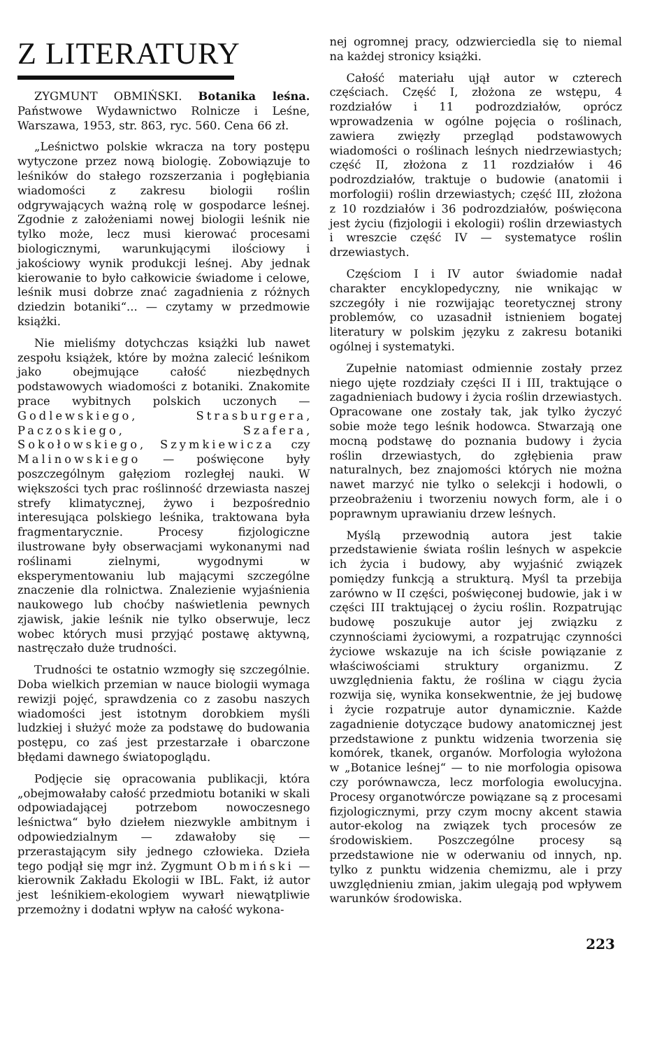Z LITERATURY
ZYGMUNT OBMIŃSKI. Botanika leśna. Państwowe Wydawnictwo Rolnicze i Leśne, Warszawa, 1953, str. 863, ryc. 560. Cena 66 zł.
„Leśnictwo polskie wkracza na tory postępu wytyczone przez nową biologię. Zobowiązuje to leśników do stałego rozszerzania i pogłębiania wiadomości z zakresu biologii roślin odgrywających ważną rolę w gospodarce leśnej. Zgodnie z założeniami nowej biologii leśnik nie tylko może, lecz musi kierować procesami biologicznymi, warunkującymi ilościowy i jakościowy wynik produkcji leśnej. Aby jednak kierowanie to było całkowicie świadome i celowe, leśnik musi dobrze znać zagadnienia z różnych dziedzin botaniki“... — czytamy w przedmowie książki.
Nie mieliśmy dotychczas książki lub nawet zespołu książek, które by można zalecić leśnikom jako obejmujące całość niezbędnych podstawowych wiadomości z botaniki. Znakomite prace wybitnych polskich uczonych — Godlewskiego, Strasburgera, Paczoskiego, Szafera, Sokołowskiego, Szymkiewicza czy Malinowskiego — poświęcone były poszczególnym gałęziom rozległej nauki. W większości tych prac roślinność drzewiasta naszej strefy klimatycznej, żywo i bezpośrednio interesująca polskiego leśnika, traktowana była fragmentarycznie. Procesy fizjologiczne ilustrowane były obserwacjami wykonanymi nad roślinami zielnymi, wygodnymi w eksperymentowaniu lub mającymi szczególne znaczenie dla rolnictwa. Znalezienie wyjaśnienia naukowego lub choćby naświetlenia pewnych zjawisk, jakie leśnik nie tylko obserwuje, lecz wobec których musi przyjąć postawę aktywną, nastręczało duże trudności.
Trudności te ostatnio wzmogły się szczególnie. Doba wielkich przemian w nauce biologii wymaga rewizji pojęć, sprawdzenia co z zasobu naszych wiadomości jest istotnym dorobkiem myśli ludzkiej i służyć może za podstawę do budowania postępu, co zaś jest przestarzałe i obarczone błędami dawnego światopoglądu.
Podjęcie się opracowania publikacji, która „obejmowałaby całość przedmiotu botaniki w skali odpowiadającej potrzebom nowoczesnego leśnictwa“ było dziełem niezwykle ambitnym i odpowiedzialnym — zdawałoby się — przerastającym siły jednego człowieka. Dzieła tego podjął się mgr inż. Zygmunt Obmiński — kierownik Zakładu Ekologii w IBL. Fakt, iż autor jest leśnikiem-ekologiem wywarł niewątpliwie przemożny i dodatni wpływ na całość wykona-
nej ogromnej pracy, odzwierciedla się to niemal na każdej stronicy książki.
Całość materiału ujął autor w czterech częściach. Część I, złożona ze wstępu, 4 rozdziałów i 11 podrozdziałów, oprócz wprowadzenia w ogólne pojęcia o roślinach, zawiera zwięzły przegląd podstawowych wiadomości o roślinach leśnych niedrzewiastych; część II, złożona z 11 rozdziałów i 46 podrozdziałów, traktuje o budowie (anatomii i morfologii) roślin drzewiastych; część III, złożona z 10 rozdziałów i 36 podrozdziałów, poświęcona jest życiu (fizjologii i ekologii) roślin drzewiastych i wreszcie część IV — systematyce roślin drzewiastych.
Częściom I i IV autor świadomie nadał charakter encyklopedyczny, nie wnikając w szczegóły i nie rozwijając teoretycznej strony problemów, co uzasadnił istnieniem bogatej literatury w polskim języku z zakresu botaniki ogólnej i systematyki.
Zupełnie natomiast odmiennie zostały przez niego ujęte rozdziały części II i III, traktujące o zagadnieniach budowy i życia roślin drzewiastych. Opracowane one zostały tak, jak tylko życzyć sobie może tego leśnik hodowca. Stwarzają one mocną podstawę do poznania budowy i życia roślin drzewiastych, do zgłębienia praw naturalnych, bez znajomości których nie można nawet marzyć nie tylko o selekcji i hodowli, o przeobrażeniu i tworzeniu nowych form, ale i o poprawnym uprawianiu drzew leśnych.
Myślą przewodnią autora jest takie przedstawienie świata roślin leśnych w aspekcie ich życia i budowy, aby wyjaśnić związek pomiędzy funkcją a strukturą. Myśl ta przebija zarówno w II części, poświęconej budowie, jak i w części III traktującej o życiu roślin. Rozpatrując budowę poszukuje autor jej związku z czynnościami życiowymi, a rozpatrując czynności życiowe wskazuje na ich ścisłe powiązanie z właściwościami struktury organizmu. Z uwzględnienia faktu, że roślina w ciągu życia rozwija się, wynika konsekwentnie, że jej budowę i życie rozpatruje autor dynamicznie. Każde zagadnienie dotyczące budowy anatomicznej jest przedstawione z punktu widzenia tworzenia się komórek, tkanek, organów. Morfologia wyłożona w „Botanice leśnej“ — to nie morfologia opisowa czy porównawcza, lecz morfologia ewolucyjna. Procesy organotwórcze powiązane są z procesami fizjologicznymi, przy czym mocny akcent stawia autor-ekolog na związek tych procesów ze środowiskiem. Poszczególne procesy są przedstawione nie w oderwaniu od innych, np. tylko z punktu widzenia chemizmu, ale i przy uwzględnieniu zmian, jakim ulegają pod wpływem warunków środowiska.
223